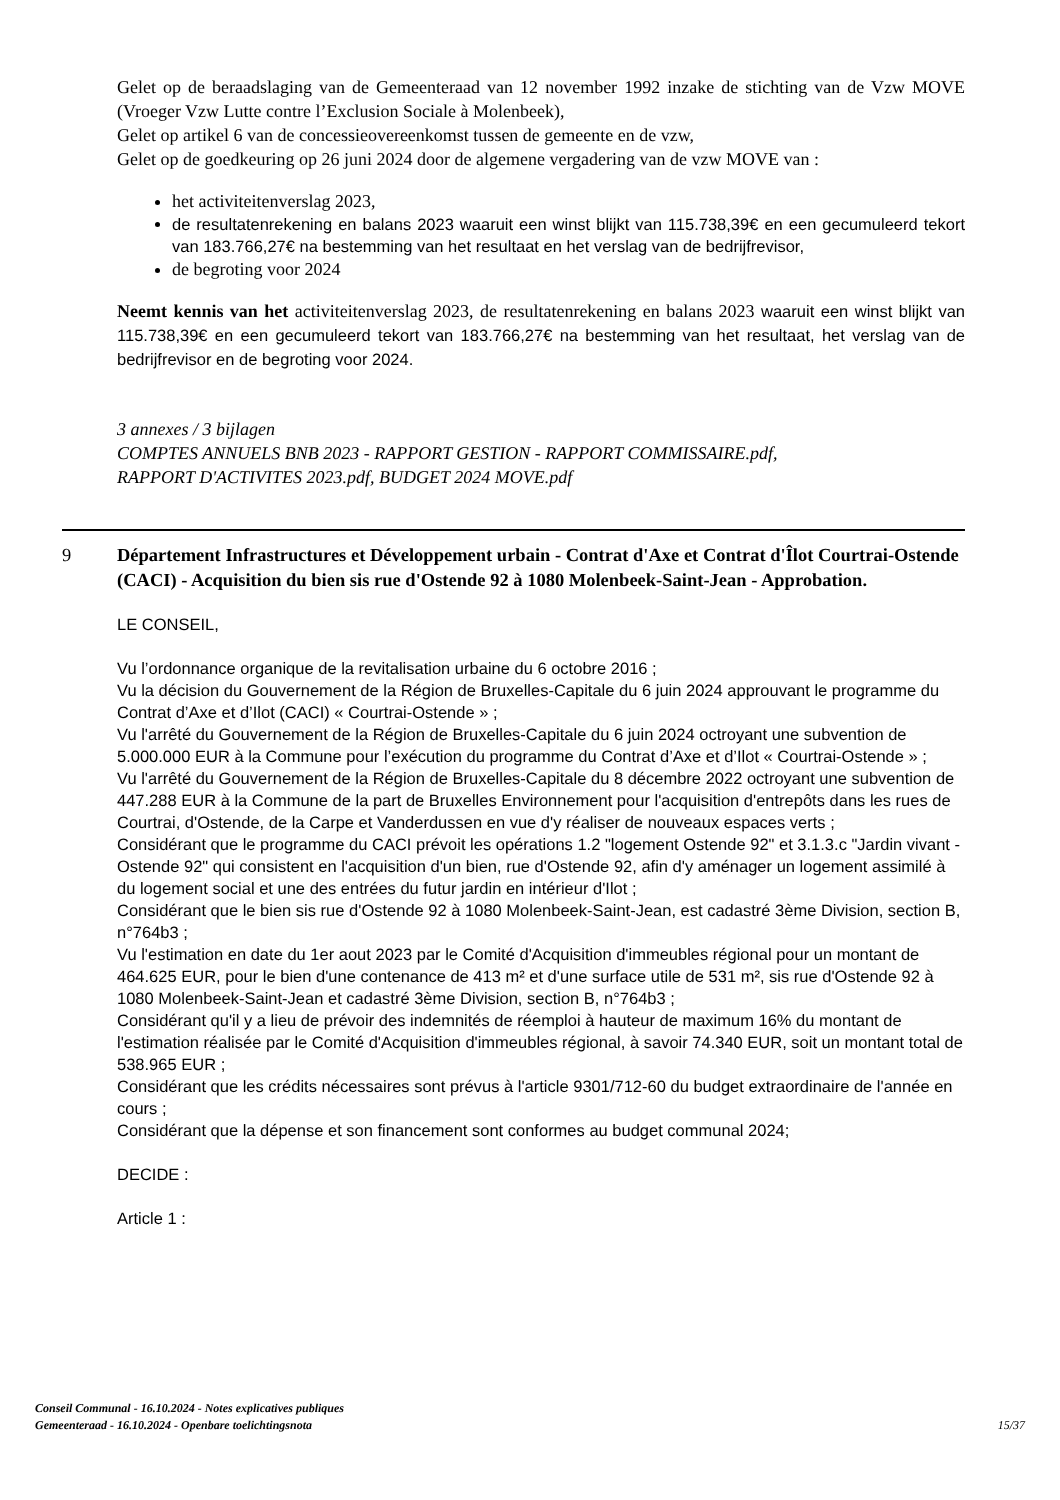Gelet op de beraadslaging van de Gemeenteraad van 12 november 1992 inzake de stichting van de Vzw MOVE (Vroeger Vzw Lutte contre l’Exclusion Sociale à Molenbeek),
Gelet op artikel 6 van de concessieovereenkomst tussen de gemeente en de vzw,
Gelet op de goedkeuring op 26 juni 2024 door de algemene vergadering van de vzw MOVE van :
het activiteitenverslag 2023,
de resultatenrekening en balans 2023 waaruit een winst blijkt van 115.738,39€ en een gecumuleerd tekort van 183.766,27€ na bestemming van het resultaat en het verslag van de bedrijfrevisor,
de begroting voor 2024
Neemt kennis van het activiteitenverslag 2023, de resultatenrekening en balans 2023 waaruit een winst blijkt van 115.738,39€ en een gecumuleerd tekort van 183.766,27€ na bestemming van het resultaat, het verslag van de bedrijfrevisor en de begroting voor 2024.
3 annexes / 3 bijlagen
COMPTES ANNUELS BNB 2023 - RAPPORT GESTION - RAPPORT COMMISSAIRE.pdf,
RAPPORT D'ACTIVITES 2023.pdf, BUDGET 2024 MOVE.pdf
9 Département Infrastructures et Développement urbain - Contrat d'Axe et Contrat d'Îlot Courtrai-Ostende (CACI) - Acquisition du bien sis rue d'Ostende 92 à 1080 Molenbeek-Saint-Jean - Approbation.
LE CONSEIL,
Vu l’ordonnance organique de la revitalisation urbaine du 6 octobre 2016 ;
Vu la décision du Gouvernement de la Région de Bruxelles-Capitale du 6 juin 2024 approuvant le programme du Contrat d’Axe et d’Ilot (CACI) « Courtrai-Ostende » ;
Vu l'arrêté du Gouvernement de la Région de Bruxelles-Capitale du 6 juin 2024 octroyant une subvention de 5.000.000 EUR à la Commune pour l’exécution du programme du Contrat d’Axe et d’Ilot « Courtrai-Ostende » ;
Vu l'arrêté du Gouvernement de la Région de Bruxelles-Capitale du 8 décembre 2022 octroyant une subvention de 447.288 EUR à la Commune de la part de Bruxelles Environnement pour l'acquisition d'entrepôts dans les rues de Courtrai, d'Ostende, de la Carpe et Vanderdussen en vue d'y réaliser de nouveaux espaces verts ;
Considérant que le programme du CACI prévoit les opérations 1.2 "logement Ostende 92" et 3.1.3.c "Jardin vivant - Ostende 92" qui consistent en l'acquisition d'un bien, rue d'Ostende 92, afin d'y aménager un logement assimilé à du logement social et une des entrées du futur jardin en intérieur d'Ilot ;
Considérant que le bien sis rue d'Ostende 92 à 1080 Molenbeek-Saint-Jean, est cadastré 3ème Division, section B, n°764b3 ;
Vu l'estimation en date du 1er aout 2023 par le Comité d'Acquisition d'immeubles régional pour un montant de 464.625 EUR, pour le bien d'une contenance de 413 m² et d'une surface utile de 531 m², sis rue d'Ostende 92 à 1080 Molenbeek-Saint-Jean et cadastré 3ème Division, section B, n°764b3 ;
Considérant qu'il y a lieu de prévoir des indemnités de réemploi à hauteur de maximum 16% du montant de l'estimation réalisée par le Comité d'Acquisition d'immeubles régional, à savoir 74.340 EUR, soit un montant total de 538.965 EUR ;
Considérant que les crédits nécessaires sont prévus à l'article 9301/712-60 du budget extraordinaire de l'année en cours ;
Considérant que la dépense et son financement sont conformes au budget communal 2024;
DECIDE :
Article 1 :
Conseil Communal - 16.10.2024 - Notes explicatives publiques
Gemeenteraad - 16.10.2024 - Openbare toelichtingsnota
15/37